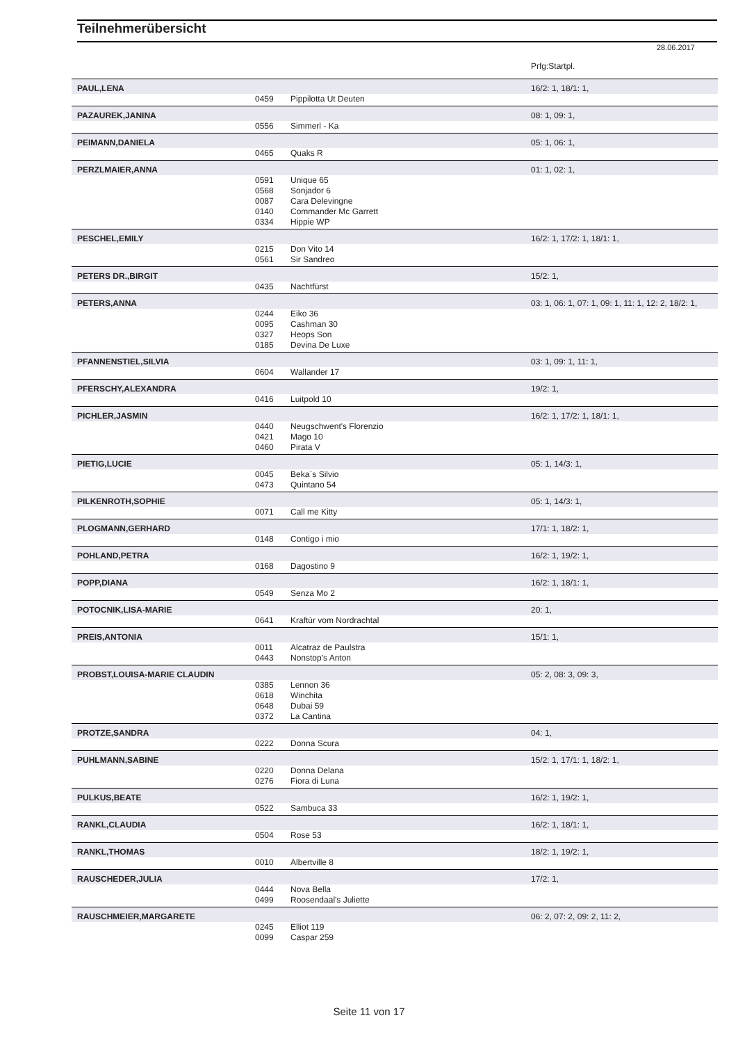Teilnehmerübersicht
28.06.2017
| | | | Prfg:Startpl. |
| PAUL,LENA | | | 16/2: 1, 18/1: 1, |
| | 0459 | Pippilotta Ut Deuten | |
| PAZAUREK,JANINA | | | 08: 1, 09: 1, |
| | 0556 | Simmerl - Ka | |
| PEIMANN,DANIELA | | | 05: 1, 06: 1, |
| | 0465 | Quaks R | |
| PERZLMAIER,ANNA | | | 01: 1, 02: 1, |
| | 0591 | Unique 65 | |
| | 0568 | Sonjador 6 | |
| | 0087 | Cara Delevingne | |
| | 0140 | Commander Mc Garrett | |
| | 0334 | Hippie WP | |
| PESCHEL,EMILY | | | 16/2: 1, 17/2: 1, 18/1: 1, |
| | 0215 | Don Vito 14 | |
| | 0561 | Sir Sandreo | |
| PETERS DR.,BIRGIT | | | 15/2: 1, |
| | 0435 | Nachtfürst | |
| PETERS,ANNA | | | 03: 1, 06: 1, 07: 1, 09: 1, 11: 1, 12: 2, 18/2: 1, |
| | 0244 | Eiko 36 | |
| | 0095 | Cashman 30 | |
| | 0327 | Heops Son | |
| | 0185 | Devina De Luxe | |
| PFANNENSTIEL,SILVIA | | | 03: 1, 09: 1, 11: 1, |
| | 0604 | Wallander 17 | |
| PFERSCHY,ALEXANDRA | | | 19/2: 1, |
| | 0416 | Luitpold 10 | |
| PICHLER,JASMIN | | | 16/2: 1, 17/2: 1, 18/1: 1, |
| | 0440 | Neugschwent's Florenzio | |
| | 0421 | Mago 10 | |
| | 0460 | Pirata V | |
| PIETIG,LUCIE | | | 05: 1, 14/3: 1, |
| | 0045 | Beka`s Silvio | |
| | 0473 | Quintano 54 | |
| PILKENROTH,SOPHIE | | | 05: 1, 14/3: 1, |
| | 0071 | Call me Kitty | |
| PLOGMANN,GERHARD | | | 17/1: 1, 18/2: 1, |
| | 0148 | Contigo i mio | |
| POHLAND,PETRA | | | 16/2: 1, 19/2: 1, |
| | 0168 | Dagostino 9 | |
| POPP,DIANA | | | 16/2: 1, 18/1: 1, |
| | 0549 | Senza Mo 2 | |
| POTOCNIK,LISA-MARIE | | | 20: 1, |
| | 0641 | Kraftúr vom Nordrachtal | |
| PREIS,ANTONIA | | | 15/1: 1, |
| | 0011 | Alcatraz de Paulstra | |
| | 0443 | Nonstop's Anton | |
| PROBST,LOUISA-MARIE CLAUDIN | | | 05: 2, 08: 3, 09: 3, |
| | 0385 | Lennon 36 | |
| | 0618 | Winchita | |
| | 0648 | Dubai 59 | |
| | 0372 | La Cantina | |
| PROTZE,SANDRA | | | 04: 1, |
| | 0222 | Donna Scura | |
| PUHLMANN,SABINE | | | 15/2: 1, 17/1: 1, 18/2: 1, |
| | 0220 | Donna Delana | |
| | 0276 | Fiora di Luna | |
| PULKUS,BEATE | | | 16/2: 1, 19/2: 1, |
| | 0522 | Sambuca 33 | |
| RANKL,CLAUDIA | | | 16/2: 1, 18/1: 1, |
| | 0504 | Rose 53 | |
| RANKL,THOMAS | | | 18/2: 1, 19/2: 1, |
| | 0010 | Albertville 8 | |
| RAUSCHEDER,JULIA | | | 17/2: 1, |
| | 0444 | Nova Bella | |
| | 0499 | Roosendaal's Juliette | |
| RAUSCHMEIER,MARGARETE | | | 06: 2, 07: 2, 09: 2, 11: 2, |
| | 0245 | Elliot 119 | |
| | 0099 | Caspar 259 | |
Seite 11 von 17